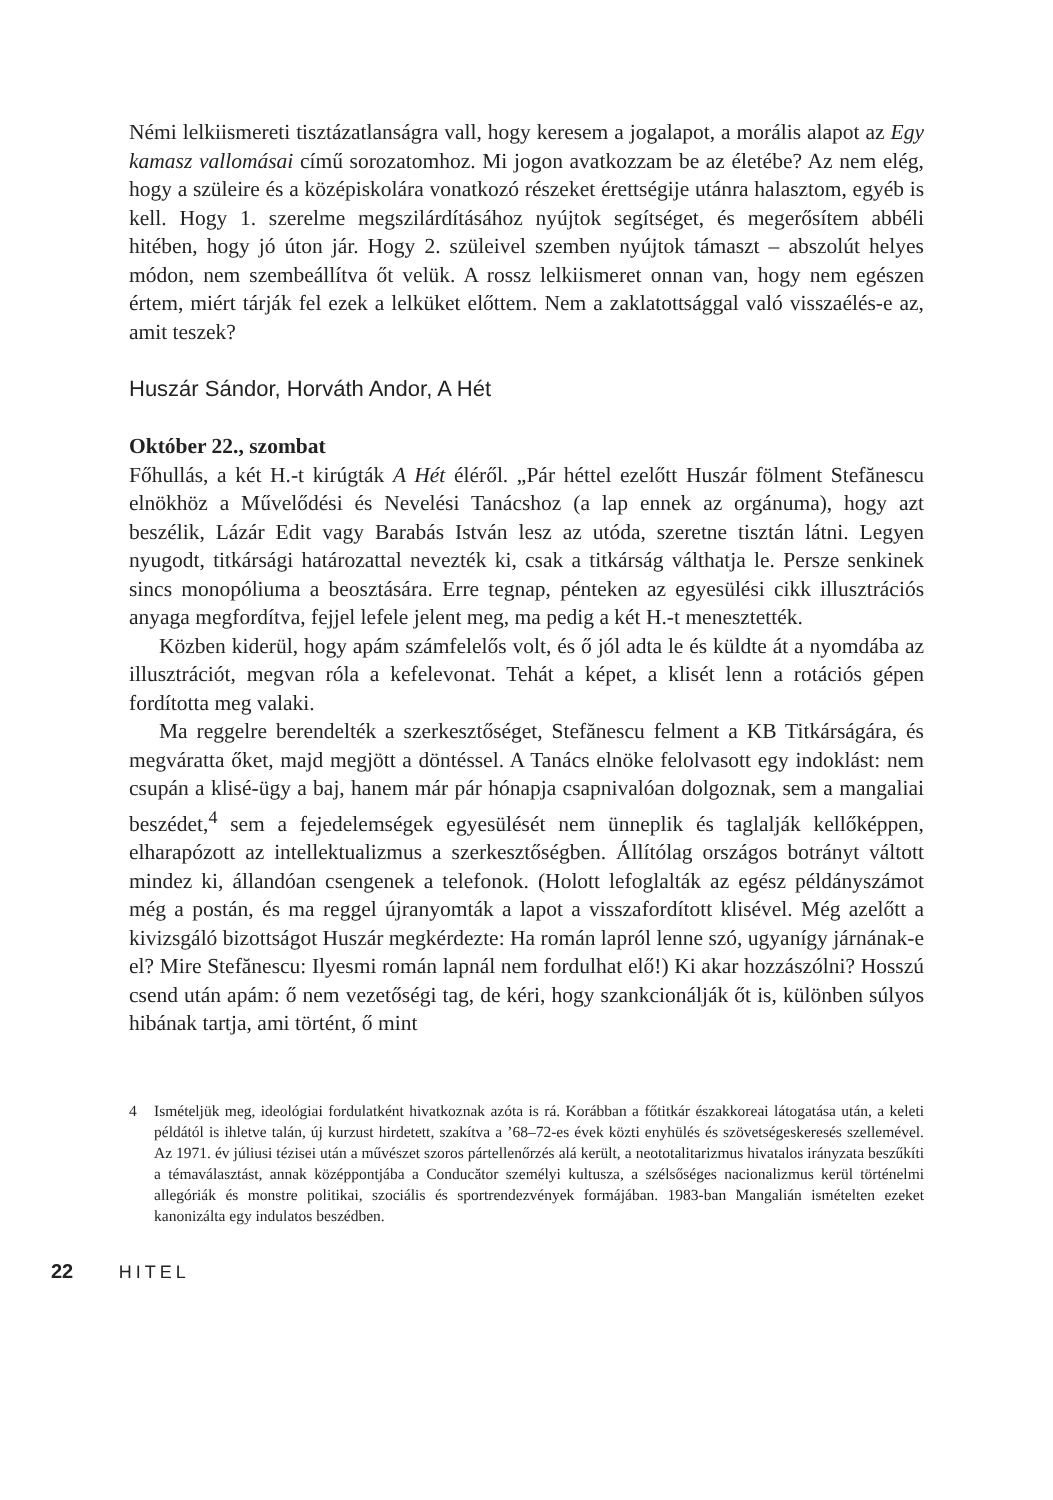Némi lelkiismereti tisztázatlanságra vall, hogy keresem a jogalapot, a morális alapot az Egy kamasz vallomásai című sorozatomhoz. Mi jogon avatkozzam be az életébe? Az nem elég, hogy a szüleire és a középiskolára vonatkozó részeket érettségije utánra halasztom, egyéb is kell. Hogy 1. szerelme megszilárdításához nyújtok segítséget, és megerősítem abbéli hitében, hogy jó úton jár. Hogy 2. szüleivel szemben nyújtok támaszt – abszolút helyes módon, nem szembeállítva őt velük. A rossz lelkiismeret onnan van, hogy nem egészen értem, miért tárják fel ezek a lelküket előttem. Nem a zaklatottsággal való visszaélés-e az, amit teszek?
Huszár Sándor, Horváth Andor, A Hét
Október 22., szombat
Főhullás, a két H.-t kirúgták A Hét éléről. „Pár héttel ezelőtt Huszár fölment Stefănescu elnökhöz a Művelődési és Nevelési Tanácshoz (a lap ennek az orgánuma), hogy azt beszélik, Lázár Edit vagy Barabás István lesz az utóda, szeretne tisztán látni. Legyen nyugodt, titkársági határozattal nevezték ki, csak a titkárság válthatja le. Persze senkinek sincs monopóliuma a beosztására. Erre tegnap, pénteken az egyesülési cikk illusztrációs anyaga megfordítva, fejjel lefele jelent meg, ma pedig a két H.-t menesztették.
Közben kiderül, hogy apám számfelelős volt, és ő jól adta le és küldte át a nyomdába az illusztrációt, megvan róla a kefelevonat. Tehát a képet, a klisét lenn a rotációs gépen fordította meg valaki.
Ma reggelre berendelték a szerkesztőséget, Stefănescu felment a KB Titkárságára, és megváratta őket, majd megjött a döntéssel. A Tanács elnöke felolvasott egy indoklást: nem csupán a klisé-ügy a baj, hanem már pár hónapja csapnivalóan dolgoznak, sem a mangaliai beszédet,<sup>4</sup> sem a fejedelemségek egyesülését nem ünneplik és taglalják kellőképpen, elharapózott az intellektualizmus a szerkesztőségben. Állítólag országos botrányt váltott mindez ki, állandóan csengenek a telefonok. (Holott lefoglalták az egész példányszámot még a postán, és ma reggel újranyomták a lapot a visszafordított klisével. Még azelőtt a kivizsgáló bizottságot Huszár megkérdezte: Ha román lapról lenne szó, ugyanígy járnának-e el? Mire Stefănescu: Ilyesmi román lapnál nem fordulhat elő!) Ki akar hozzászólni? Hosszú csend után apám: ő nem vezetőségi tag, de kéri, hogy szankcionálják őt is, különben súlyos hibának tartja, ami történt, ő mint
4 Ismételjük meg, ideológiai fordulatként hivatkoznak azóta is rá. Korábban a főtitkár északkoreai látogatása után, a keleti példától is ihletve talán, új kurzust hirdetett, szakítva a ’68–72-es évek közti enyhülés és szövetségeskeresés szellemével. Az 1971. év júliusi tézisei után a művészet szoros pártellenőrzés alá került, a neototalitarizmus hivatalos irányzata beszűkíti a témaválasztást, annak középpontjába a Conducător személyi kultusza, a szélsőséges nacionalizmus kerül történelmi allegóriák és monstre politikai, szociális és sportrendezvények formájában. 1983-ban Mangalián ismételten ezeket kanonizálta egy indulatos beszédben.
22 HITEL